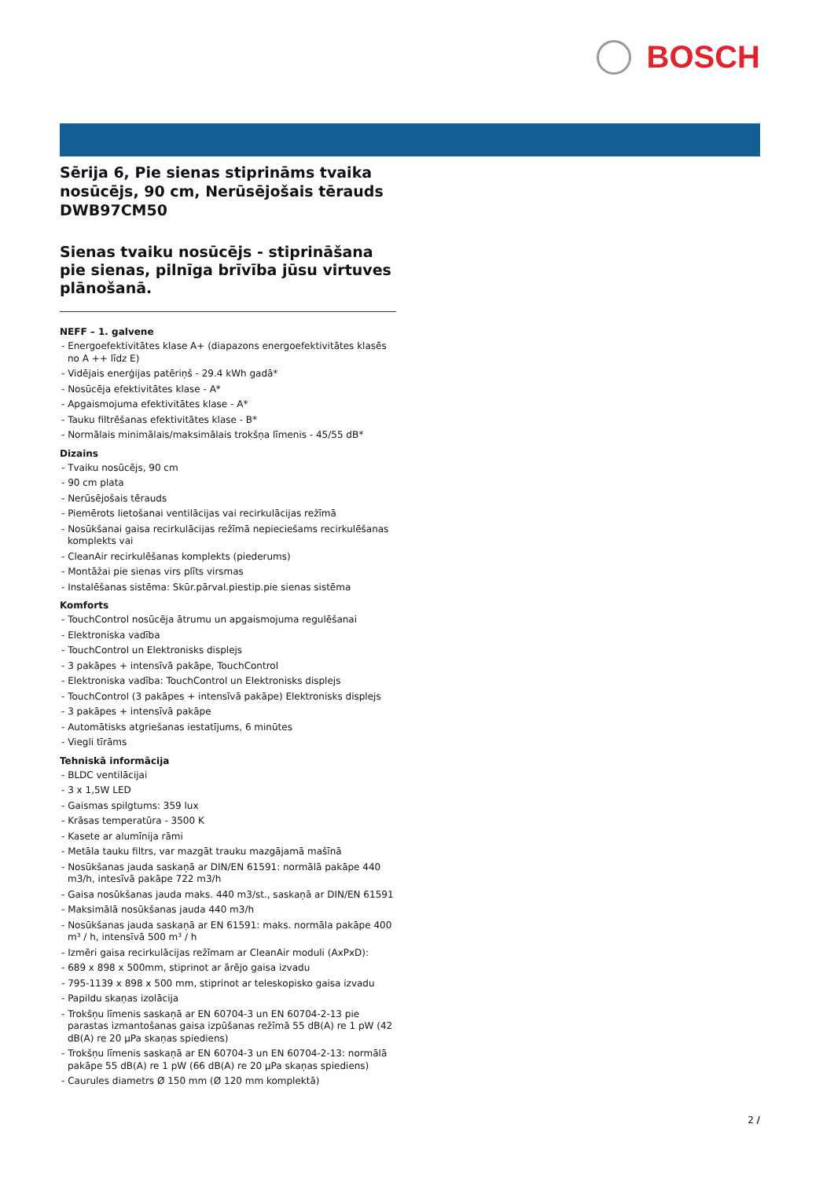BOSCH
Sērija 6, Pie sienas stiprināms tvaika nosūcējs, 90 cm, Nerūsējošais tērauds
DWB97CM50
Sienas tvaiku nosūcējs - stiprināšana pie sienas, pilnīga brīvība jūsu virtuves plānošanā.
NEFF – 1. galvene
- Energoefektivitātes klase A+ (diapazons energoefektivitātes klasēs no A ++ līdz E)
- Vidējais enerģijas patēriņš - 29.4 kWh gadā*
- Nosūcēja efektivitātes klase - A*
- Apgaismojuma efektivitātes klase - A*
- Tauku filtrēšanas efektivitātes klase - B*
- Normālais minimālais/maksimālais trokšņa līmenis - 45/55 dB*
Dizains
- Tvaiku nosūcējs, 90 cm
- 90 cm plata
- Nerūsējošais tērauds
- Piemērots lietošanai ventilācijas vai recirkulācijas režīmā
- Nosūkšanai gaisa recirkulācijas režīmā nepieciešams recirkulēšanas komplekts vai
- CleanAir recirkulēšanas komplekts (piederums)
- Montāžai pie sienas virs plīts virsmas
- Instalēšanas sistēma: Skūr.pārval.piestip.pie sienas sistēma
Komforts
- TouchControl nosūcēja ātrumu un apgaismojuma regulēšanai
- Elektroniska vadība
- TouchControl un Elektronisks displejs
- 3 pakāpes + intensīvā pakāpe, TouchControl
- Elektroniska vadība: TouchControl un Elektronisks displejs
- TouchControl (3 pakāpes + intensīvā pakāpe) Elektronisks displejs
- 3 pakāpes + intensīvā pakāpe
- Automātisks atgriešanas iestatījums, 6 minūtes
- Viegli tīrāms
Tehniskā informācija
- BLDC ventilācijai
- 3 x 1,5W LED
- Gaismas spilgtums: 359 lux
- Krāsas temperatūra - 3500 K
- Kasete ar alumīnija rāmi
- Metāla tauku filtrs, var mazgāt trauku mazgājamā mašīnā
- Nosūkšanas jauda saskaņā ar DIN/EN 61591: normālā pakāpe 440 m3/h, intesīvā pakāpe 722 m3/h
- Gaisa nosūkšanas jauda maks. 440 m3/st., saskaņā ar DIN/EN 61591
- Maksimālā nosūkšanas jauda 440 m3/h
- Nosūkšanas jauda saskaņā ar EN 61591: maks. normāla pakāpe 400 m³ / h, intensīvā 500 m³ / h
- Izmēri gaisa recirkulācijas režīmam ar CleanAir moduli (AxPxD):
- 689 x 898 x 500mm, stiprinot ar ārējo gaisa izvadu
- 795-1139 x 898 x 500 mm, stiprinot ar teleskopisko gaisa izvadu
- Papildu skaņas izolācija
- Trokšņu līmenis saskaņā ar EN 60704-3 un EN 60704-2-13 pie parastas izmantošanas gaisa izpūšanas režīmā 55 dB(A) re 1 pW (42 dB(A) re 20 µPa skaņas spiediens)
- Trokšņu līmenis saskaņā ar EN 60704-3 un EN 60704-2-13: normālā pakāpe 55 dB(A) re 1 pW (66 dB(A) re 20 µPa skaņas spiediens)
- Caurules diametrs Ø 150 mm (Ø 120 mm komplektā)
2 /